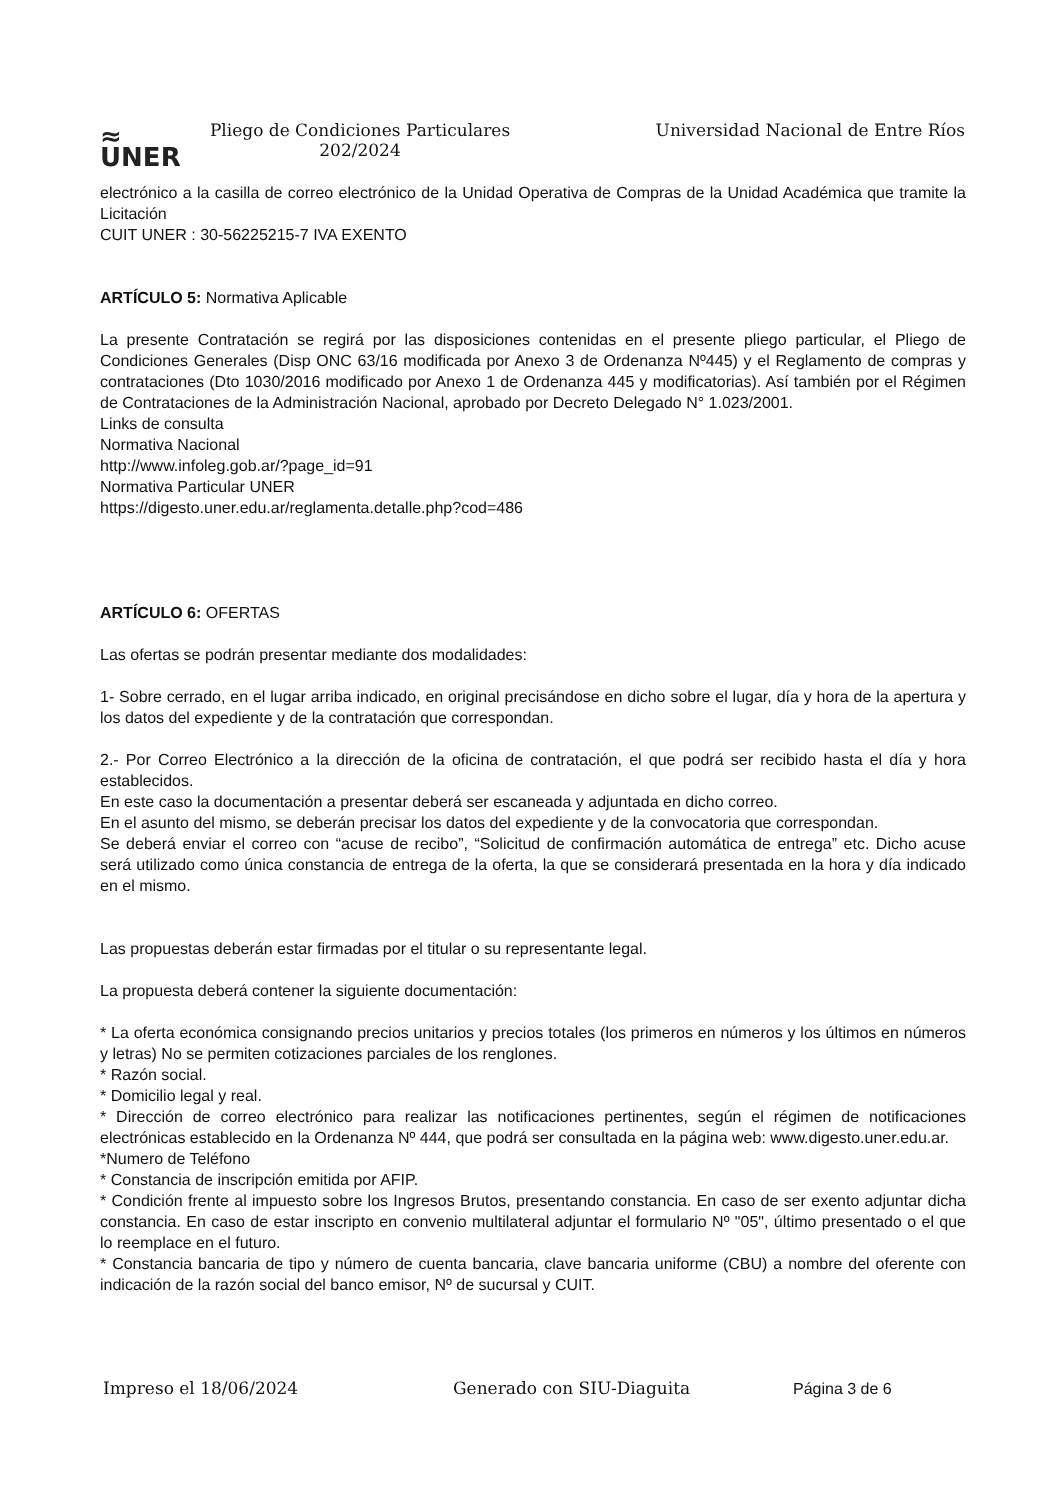≈
UNER
Pliego de Condiciones Particulares
202/2024
Universidad Nacional de Entre Ríos
electrónico a la casilla de correo electrónico de la Unidad Operativa de Compras de la Unidad Académica que tramite la Licitación
CUIT UNER : 30-56225215-7 IVA EXENTO
ARTÍCULO 5: Normativa Aplicable
La presente Contratación se regirá por las disposiciones contenidas en el presente pliego particular, el Pliego de Condiciones Generales (Disp ONC 63/16 modificada por Anexo 3 de Ordenanza Nº445) y el Reglamento de compras y contrataciones (Dto 1030/2016 modificado por Anexo 1 de Ordenanza 445 y modificatorias). Así también por el Régimen de Contrataciones de la Administración Nacional, aprobado por Decreto Delegado N° 1.023/2001.
Links de consulta
Normativa Nacional
http://www.infoleg.gob.ar/?page_id=91
Normativa Particular UNER
https://digesto.uner.edu.ar/reglamenta.detalle.php?cod=486
ARTÍCULO 6: OFERTAS
Las ofertas se podrán presentar mediante dos modalidades:
1- Sobre cerrado, en el lugar arriba indicado, en original precisándose en dicho sobre el lugar, día y hora de la apertura y los datos del expediente y de la contratación que correspondan.
2.- Por Correo Electrónico a la dirección de la oficina de contratación, el que podrá ser recibido hasta el día y hora establecidos.
En este caso la documentación a presentar deberá ser escaneada y adjuntada en dicho correo.
En el asunto del mismo, se deberán precisar los datos del expediente y de la convocatoria que correspondan.
Se deberá enviar el correo con “acuse de recibo”, “Solicitud de confirmación automática de entrega” etc. Dicho acuse será utilizado como única constancia de entrega de la oferta, la que se considerará presentada en la hora y día indicado en el mismo.
Las propuestas deberán estar firmadas por el titular o su representante legal.
La propuesta deberá contener la siguiente documentación:
* La oferta económica consignando precios unitarios y precios totales (los primeros en números y los últimos en números y letras) No se permiten cotizaciones parciales de los renglones.
* Razón social.
* Domicilio legal y real.
* Dirección de correo electrónico para realizar las notificaciones pertinentes, según el régimen de notificaciones electrónicas establecido en la Ordenanza Nº 444, que podrá ser consultada en la página web: www.digesto.uner.edu.ar.
*Numero de Teléfono
* Constancia de inscripción emitida por AFIP.
* Condición frente al impuesto sobre los Ingresos Brutos, presentando constancia. En caso de ser exento adjuntar dicha constancia. En caso de estar inscripto en convenio multilateral adjuntar el formulario Nº "05", último presentado o el que lo reemplace en el futuro.
* Constancia bancaria de tipo y número de cuenta bancaria, clave bancaria uniforme (CBU) a nombre del oferente con indicación de la razón social del banco emisor, Nº de sucursal y CUIT.
Impreso el 18/06/2024 Generado con SIU-Diaguita Página 3 de 6